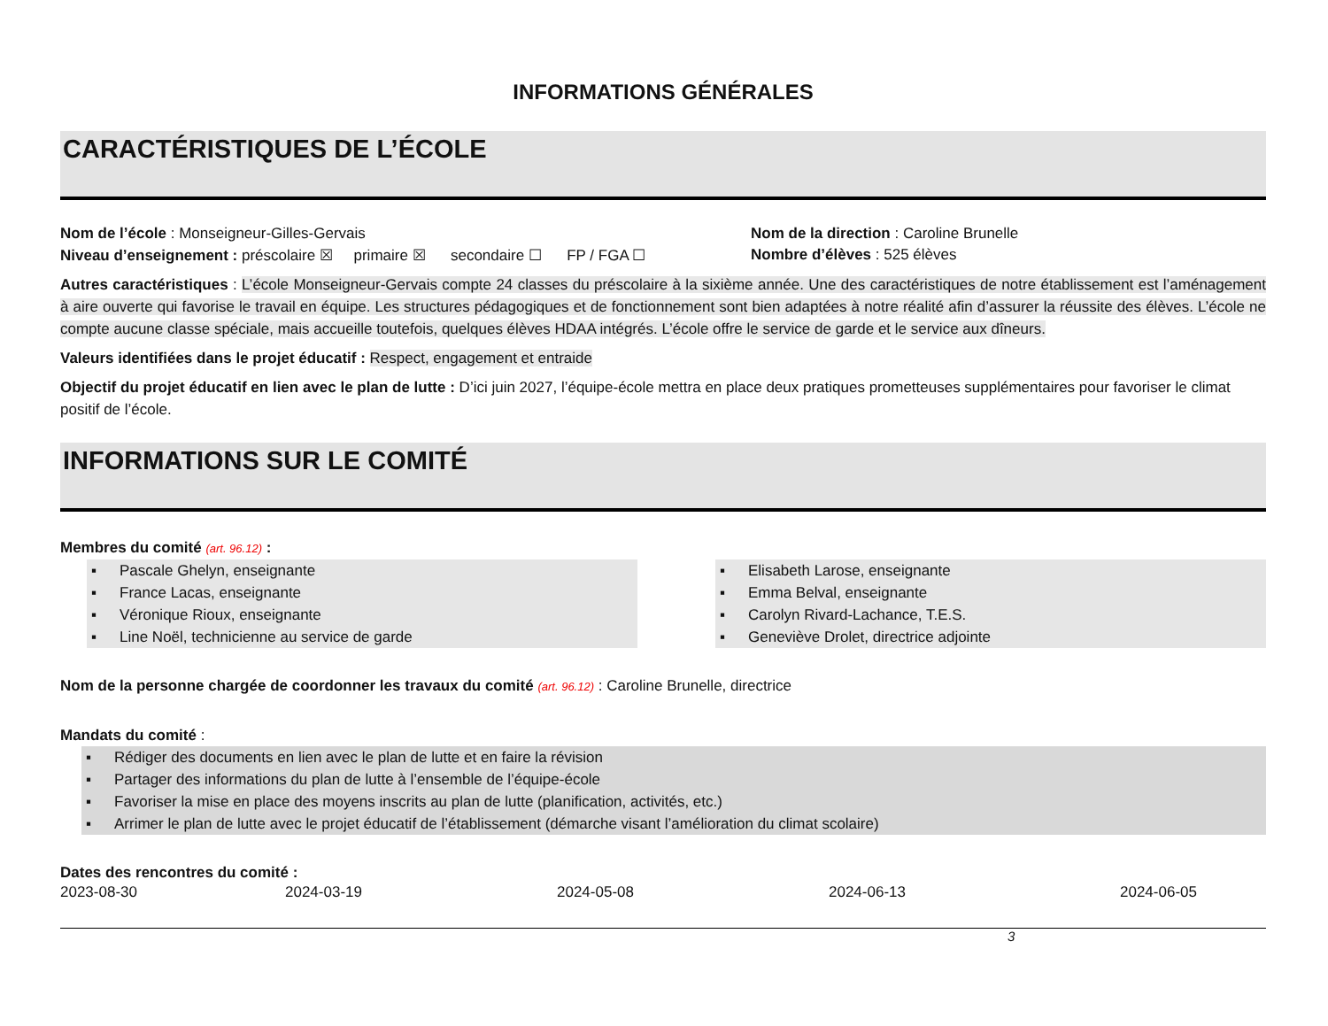INFORMATIONS GÉNÉRALES
CARACTÉRISTIQUES DE L’ÉCOLE
Nom de l’école : Monseigneur-Gilles-Gervais Nom de la direction : Caroline Brunelle
Niveau d’enseignement : préscolaire ☒ primaire ☒ secondaire ☐ FP / FGA ☐
Nombre d’élèves : 525 élèves
Autres caractéristiques : L’école Monseigneur-Gervais compte 24 classes du préscolaire à la sixième année. Une des caractéristiques de notre établissement est l’aménagement à aire ouverte qui favorise le travail en équipe. Les structures pédagogiques et de fonctionnement sont bien adaptées à notre réalité afin d’assurer la réussite des élèves. L’école ne compte aucune classe spéciale, mais accueille toutefois, quelques élèves HDAA intégrés. L’école offre le service de garde et le service aux dîneurs.
Valeurs identifiées dans le projet éducatif : Respect, engagement et entraide
Objectif du projet éducatif en lien avec le plan de lutte : D’ici juin 2027, l’équipe-école mettra en place deux pratiques prometteuses supplémentaires pour favoriser le climat positif de l’école.
INFORMATIONS SUR LE COMITÉ
Membres du comité (art. 96.12) :
▪ Pascale Ghelyn, enseignante
▪ France Lacas, enseignante
▪ Véronique Rioux, enseignante
▪ Line Noël, technicienne au service de garde
▪ Elisabeth Larose, enseignante
▪ Emma Belval, enseignante
▪ Carolyn Rivard-Lachance, T.E.S.
▪ Geneviève Drolet, directrice adjointe
Nom de la personne chargée de coordonner les travaux du comité (art. 96.12) : Caroline Brunelle, directrice
Mandats du comité :
▪ Rédiger des documents en lien avec le plan de lutte et en faire la révision
▪ Partager des informations du plan de lutte à l’ensemble de l’équipe-école
▪ Favoriser la mise en place des moyens inscrits au plan de lutte (planification, activités, etc.)
▪ Arrimer le plan de lutte avec le projet éducatif de l’établissement (démarche visant l’amélioration du climat scolaire)
Dates des rencontres du comité :
2023-08-30 2024-03-19 2024-05-08 2024-06-13 2024-06-05
3